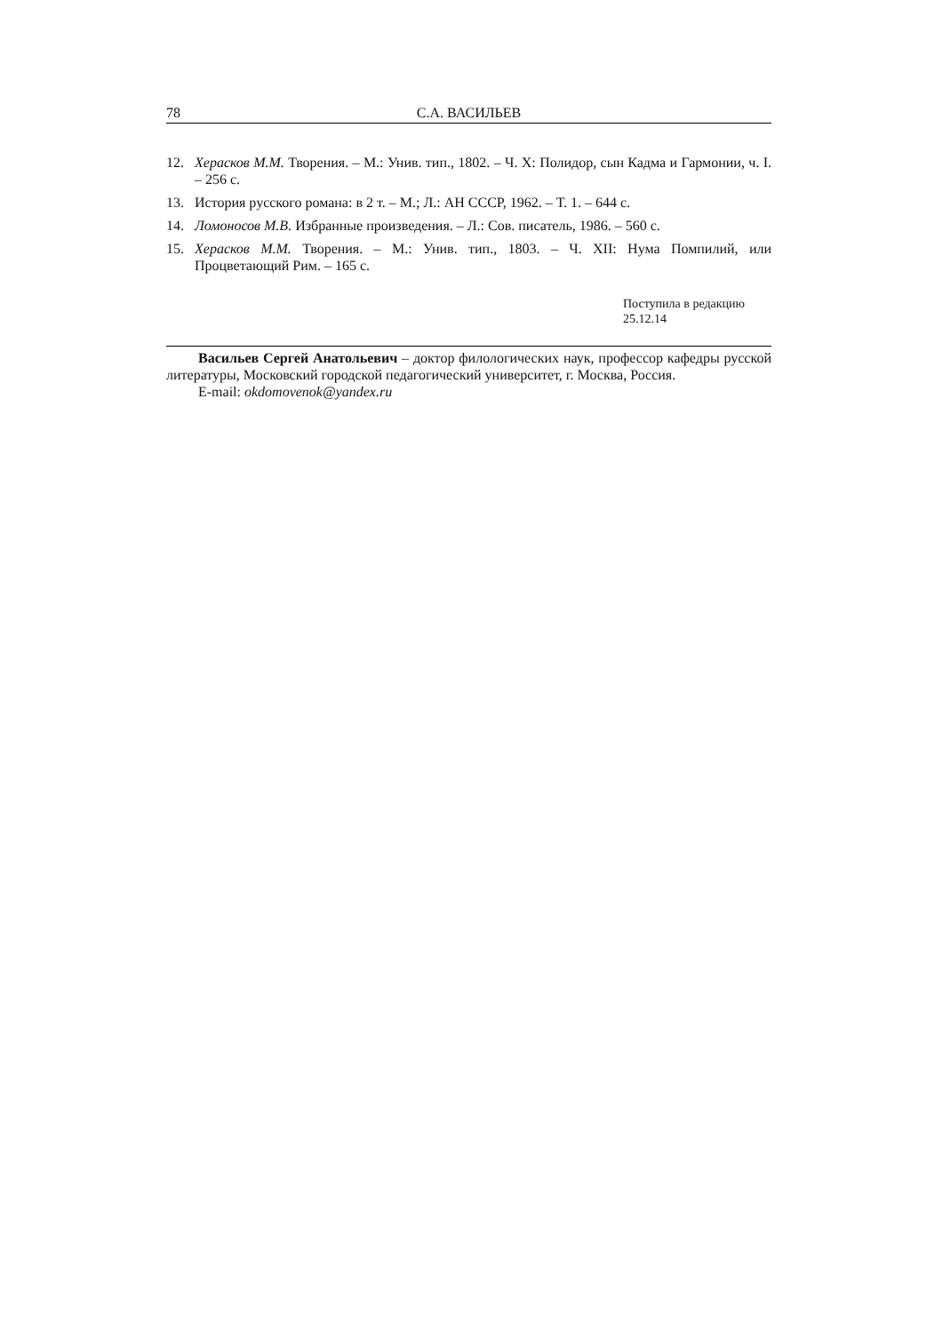78 С.А. ВАСИЛЬЕВ
12. Херасков М.М. Творения. – М.: Унив. тип., 1802. – Ч. X: Полидор, сын Кадма и Гармонии, ч. I. – 256 с.
13. История русского романа: в 2 т. – М.; Л.: АН СССР, 1962. – Т. 1. – 644 с.
14. Ломоносов М.В. Избранные произведения. – Л.: Сов. писатель, 1986. – 560 с.
15. Херасков М.М. Творения. – М.: Унив. тип., 1803. – Ч. XII: Нума Помпилий, или Процветающий Рим. – 165 с.
Поступила в редакцию
25.12.14
Васильев Сергей Анатольевич – доктор филологических наук, профессор кафедры русской литературы, Московский городской педагогический университет, г. Москва, Россия.
E-mail: okdomovenok@yandex.ru